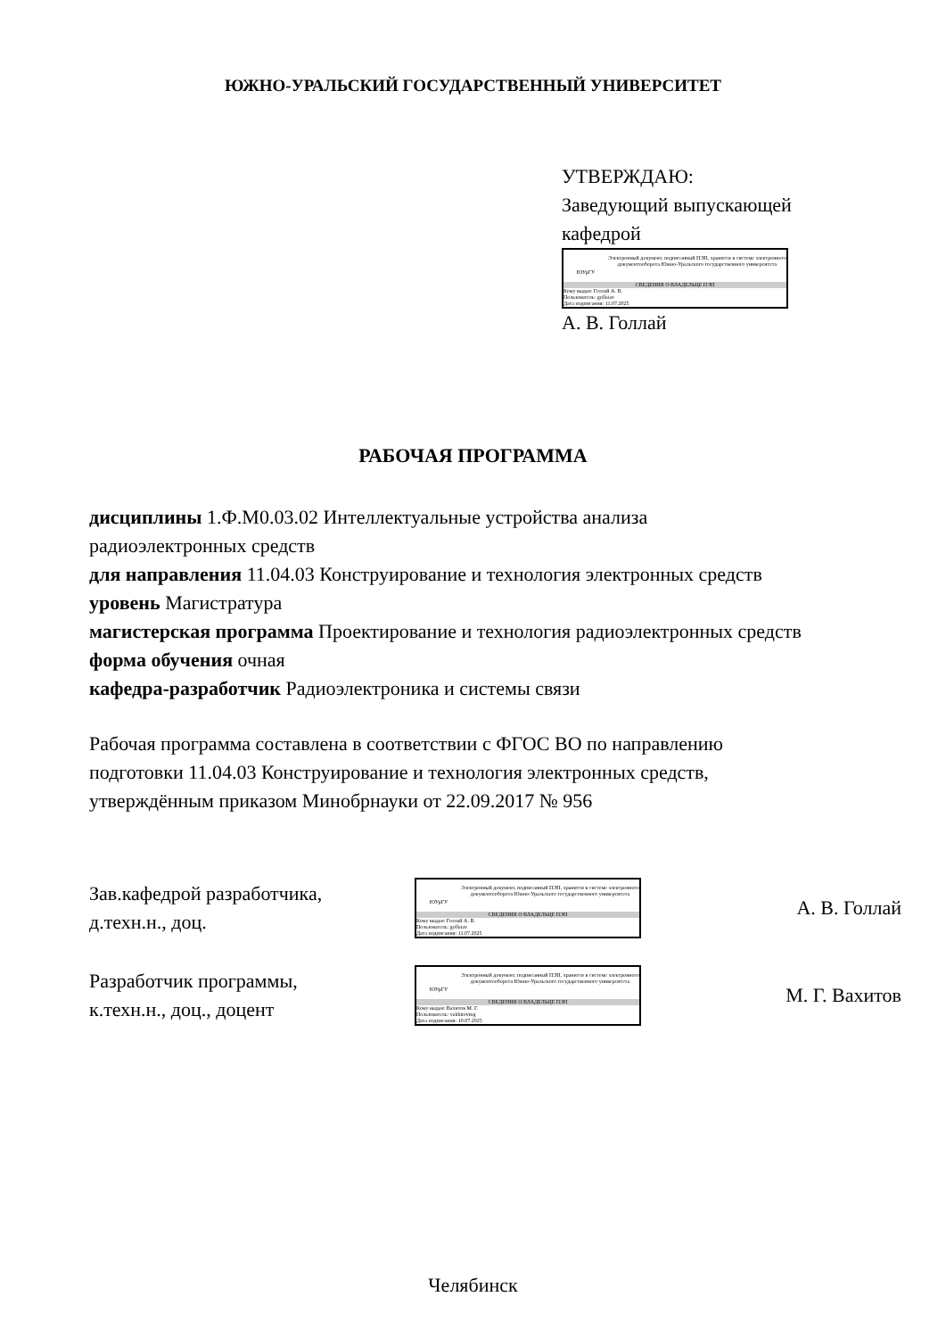ЮЖНО-УРАЛЬСКИЙ ГОСУДАРСТВЕННЫЙ УНИВЕРСИТЕТ
УТВЕРЖДАЮ:
Заведующий выпускающей
кафедрой
ЮУрГУ
Электронный документ, подписанный ПЭП, хранится в системе электронного документооборота Южно-Уральского государственного университета
СВЕДЕНИЯ О ВЛАДЕЛЬЦЕ ПЭП
Кому выдан: Голлай А. В.
Пользователь: gollaiav
Дата подписания: 11.07.2025
А. В. Голлай
РАБОЧАЯ ПРОГРАММА
дисциплины 1.Ф.М0.03.02 Интеллектуальные устройства анализа
радиоэлектронных средств
для направления 11.04.03 Конструирование и технология электронных средств
уровень Магистратура
магистерская программа Проектирование и технология радиоэлектронных средств
форма обучения очная
кафедра-разработчик Радиоэлектроника и системы связи
Рабочая программа составлена в соответствии с ФГОС ВО по направлению подготовки 11.04.03 Конструирование и технология электронных средств, утверждённым приказом Минобрнауки от 22.09.2017 № 956
Зав.кафедрой разработчика,
д.техн.н., доц.
ЮУрГУ
Электронный документ, подписанный ПЭП, хранится в системе электронного документооборота Южно-Уральского государственного университета
СВЕДЕНИЯ О ВЛАДЕЛЬЦЕ ПЭП
Кому выдан: Голлай А. В.
Пользователь: gollaiav
Дата подписания: 11.07.2025
А. В. Голлай
Разработчик программы,
к.техн.н., доц., доцент
ЮУрГУ
Электронный документ, подписанный ПЭП, хранится в системе электронного документооборота Южно-Уральского государственного университета
СВЕДЕНИЯ О ВЛАДЕЛЬЦЕ ПЭП
Кому выдан: Вахитов М. Г.
Пользователь: vakhitovmg
Дата подписания: 10.07.2025
М. Г. Вахитов
Челябинск